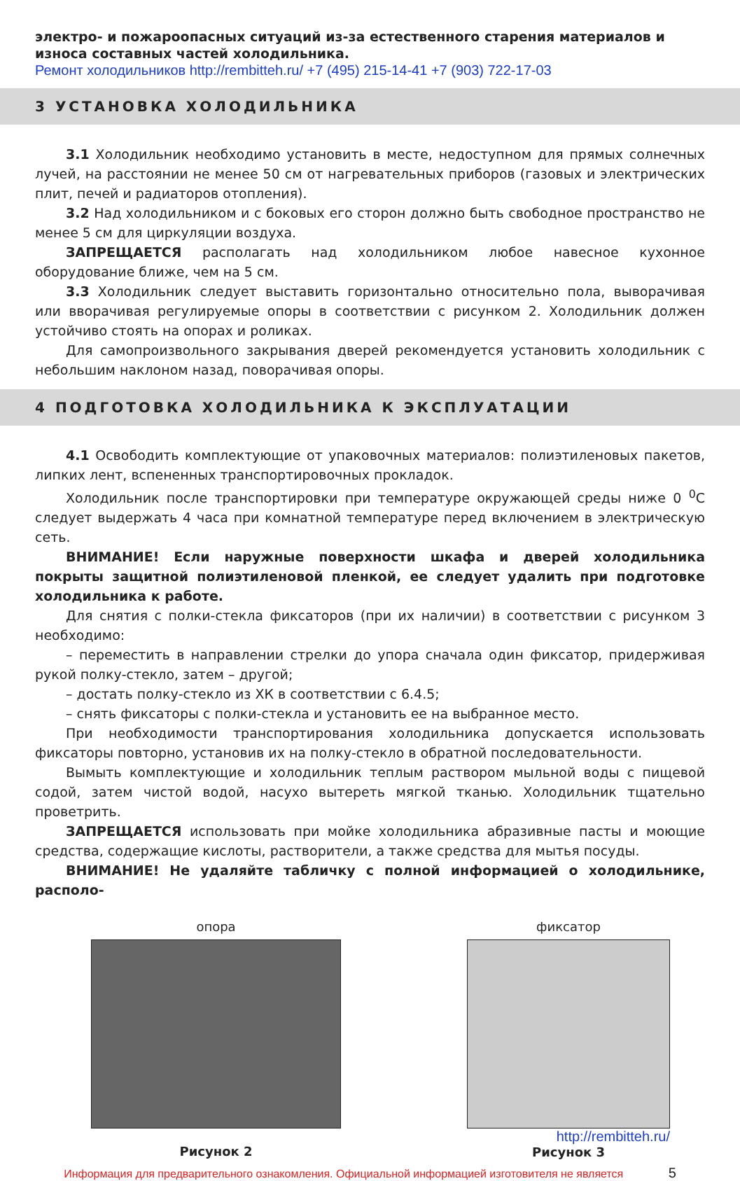электро- и пожароопасных ситуаций из-за естественного старения материалов и износа составных частей холодильника.
Ремонт холодильников http://rembitteh.ru/ +7 (495) 215-14-41 +7 (903) 722-17-03
3 УСТАНОВКА ХОЛОДИЛЬНИКА
3.1 Холодильник необходимо установить в месте, недоступном для прямых солнечных лучей, на расстоянии не менее 50 см от нагревательных приборов (газовых и электрических плит, печей и радиаторов отопления).
3.2 Над холодильником и с боковых его сторон должно быть свободное пространство не менее 5 см для циркуляции воздуха.
ЗАПРЕЩАЕТСЯ располагать над холодильником любое навесное кухонное оборудование ближе, чем на 5 см.
3.3 Холодильник следует выставить горизонтально относительно пола, выворачивая или вворачивая регулируемые опоры в соответствии с рисунком 2. Холодильник должен устойчиво стоять на опорах и роликах.
Для самопроизвольного закрывания дверей рекомендуется установить холодильник с небольшим наклоном назад, поворачивая опоры.
4 ПОДГОТОВКА ХОЛОДИЛЬНИКА К ЭКСПЛУАТАЦИИ
4.1 Освободить комплектующие от упаковочных материалов: полиэтиленовых пакетов, липких лент, вспененных транспортировочных прокладок.
Холодильник после транспортировки при температуре окружающей среды ниже 0 <sup>0</sup>С следует выдержать 4 часа при комнатной температуре перед включением в электрическую сеть.
ВНИМАНИЕ! Если наружные поверхности шкафа и дверей холодильника покрыты защитной полиэтиленовой пленкой, ее следует удалить при подготовке холодильника к работе.
Для снятия с полки-стекла фиксаторов (при их наличии) в соответствии с рисунком 3 необходимо:
– переместить в направлении стрелки до упора сначала один фиксатор, придерживая рукой полку-стекло, затем – другой;
– достать полку-стекло из ХК в соответствии с 6.4.5;
– снять фиксаторы с полки-стекла и установить ее на выбранное место.
При необходимости транспортирования холодильника допускается использовать фиксаторы повторно, установив их на полку-стекло в обратной последовательности.
Вымыть комплектующие и холодильник теплым раствором мыльной воды с пищевой содой, затем чистой водой, насухо вытереть мягкой тканью. Холодильник тщательно проветрить.
ЗАПРЕЩАЕТСЯ использовать при мойке холодильника абразивные пасты и моющие средства, содержащие кислоты, растворители, а также средства для мытья посуды.
ВНИМАНИЕ! Не удаляйте табличку с полной информацией о холодильнике, располо-
опора
Рисунок 2
фиксатор
http://rembitteh.ru/
Рисунок 3
Информация для предварительного ознакомления. Официальной информацией изготовителя не является 5